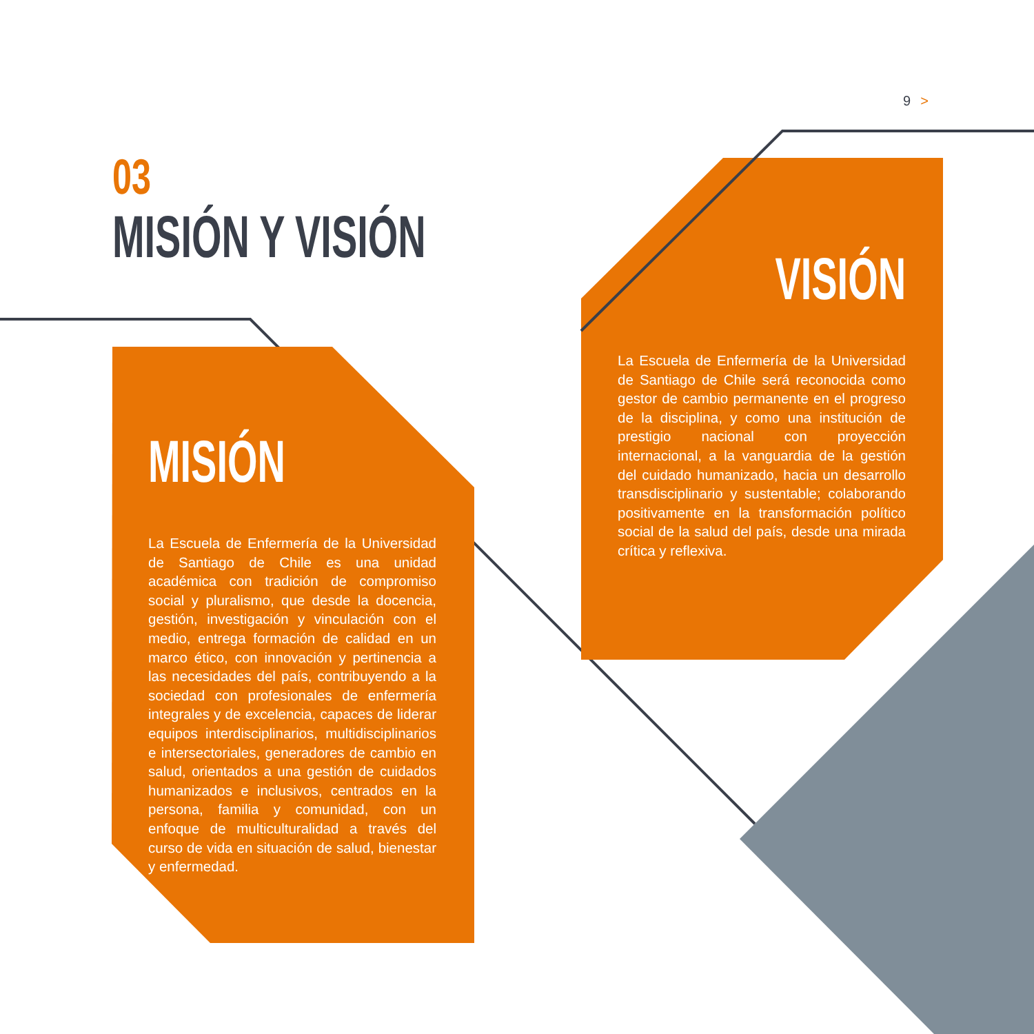9 >
03
MISIÓN Y VISIÓN
MISIÓN
La Escuela de Enfermería de la Universidad de Santiago de Chile es una unidad académica con tradición de compromiso social y pluralismo, que desde la docencia, gestión, investigación y vinculación con el medio, entrega formación de calidad en un marco ético, con innovación y pertinencia a las necesidades del país, contribuyendo a la sociedad con profesionales de enfermería integrales y de excelencia, capaces de liderar equipos interdisciplinarios, multidisciplinarios e intersectoriales, generadores de cambio en salud, orientados a una gestión de cuidados humanizados e inclusivos, centrados en la persona, familia y comunidad, con un enfoque de multiculturalidad a través del curso de vida en situación de salud, bienestar y enfermedad.
VISIÓN
La Escuela de Enfermería de la Universidad de Santiago de Chile será reconocida como gestor de cambio permanente en el progreso de la disciplina, y como una institución de prestigio nacional con proyección internacional, a la vanguardia de la gestión del cuidado humanizado, hacia un desarrollo transdisciplinario y sustentable; colaborando positivamente en la transformación político social de la salud del país, desde una mirada crítica y reflexiva.